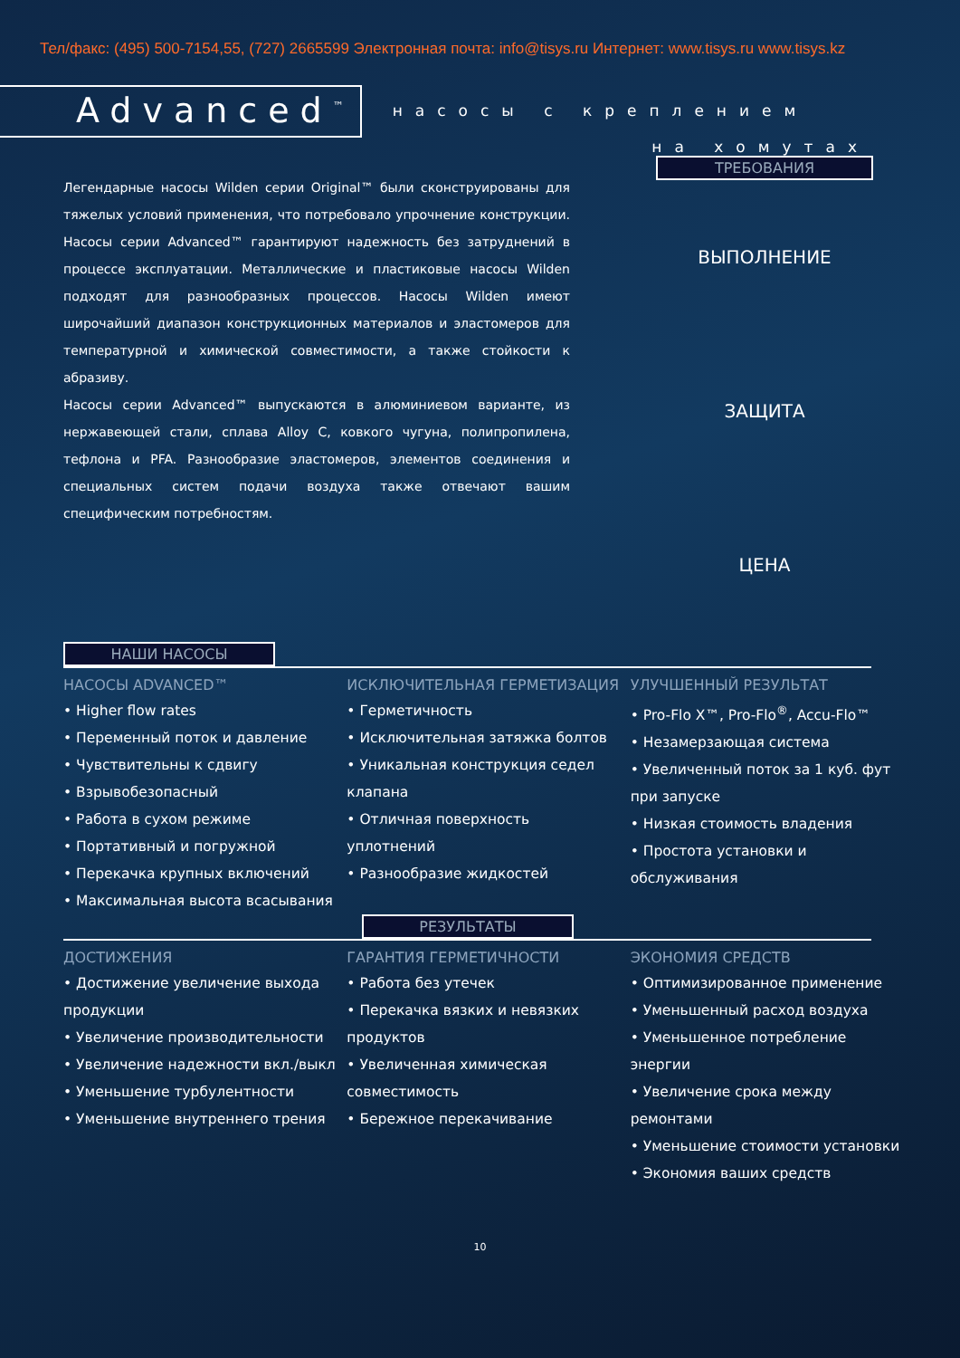Тел/факс: (495) 500-7154,55, (727) 2665599 Электронная почта: info@tisys.ru Интернет: www.tisys.ru www.tisys.kz
Advanced<sup>™</sup>
насосы с креплением
на хомутах
Легендарные насосы Wilden серии Original™ были сконструированы для тяжелых условий применения, что потребовало упрочнение конструкции. Насосы серии Advanced™ гарантируют надежность без затруднений в процессе эксплуатации. Металлические и пластиковые насосы Wilden подходят для разнообразных процессов. Насосы Wilden имеют широчайший диапазон конструкционных материалов и эластомеров для температурной и химической совместимости, а также стойкости к абразиву.
Насосы серии Advanced™ выпускаются в алюминиевом варианте, из нержавеющей стали, сплава Alloy C, ковкого чугуна, полипропилена, тефлона и PFA. Разнообразие эластомеров, элементов соединения и специальных систем подачи воздуха также отвечают вашим специфическим потребностям.
ТРЕБОВАНИЯ
ВЫПОЛНЕНИЕ
ЗАЩИТА
ЦЕНА
НАШИ НАСОСЫ
НАСОСЫ ADVANCED™
• Higher flow rates
• Переменный поток и давление
• Чувствительны к сдвигу
• Взрывобезопасный
• Работа в сухом режиме
• Портативный и погружной
• Перекачка крупных включений
• Максимальная высота всасывания
ИСКЛЮЧИТЕЛЬНАЯ ГЕРМЕТИЗАЦИЯ
• Герметичность
• Исключительная затяжка болтов
• Уникальная конструкция седел клапана
• Отличная поверхность уплотнений
• Разнообразие жидкостей
УЛУЧШЕННЫЙ РЕЗУЛЬТАТ
• Pro-Flo X™, Pro-Flo<sup>®</sup>, Accu-Flo™
• Незамерзающая система
• Увеличенный поток за 1 куб. фут при запуске
• Низкая стоимость владения
• Простота установки и обслуживания
РЕЗУЛЬТАТЫ
ДОСТИЖЕНИЯ
• Достижение увеличение выхода продукции
• Увеличение производительности
• Увеличение надежности вкл./выкл
• Уменьшение турбулентности
• Уменьшение внутреннего трения
ГАРАНТИЯ ГЕРМЕТИЧНОСТИ
• Работа без утечек
• Перекачка вязких и невязких продуктов
• Увеличенная химическая совместимость
• Бережное перекачивание
ЭКОНОМИЯ СРЕДСТВ
• Оптимизированное применение
• Уменьшенный расход воздуха
• Уменьшенное потребление энергии
• Увеличение срока между ремонтами
• Уменьшение стоимости установки
• Экономия ваших средств
10